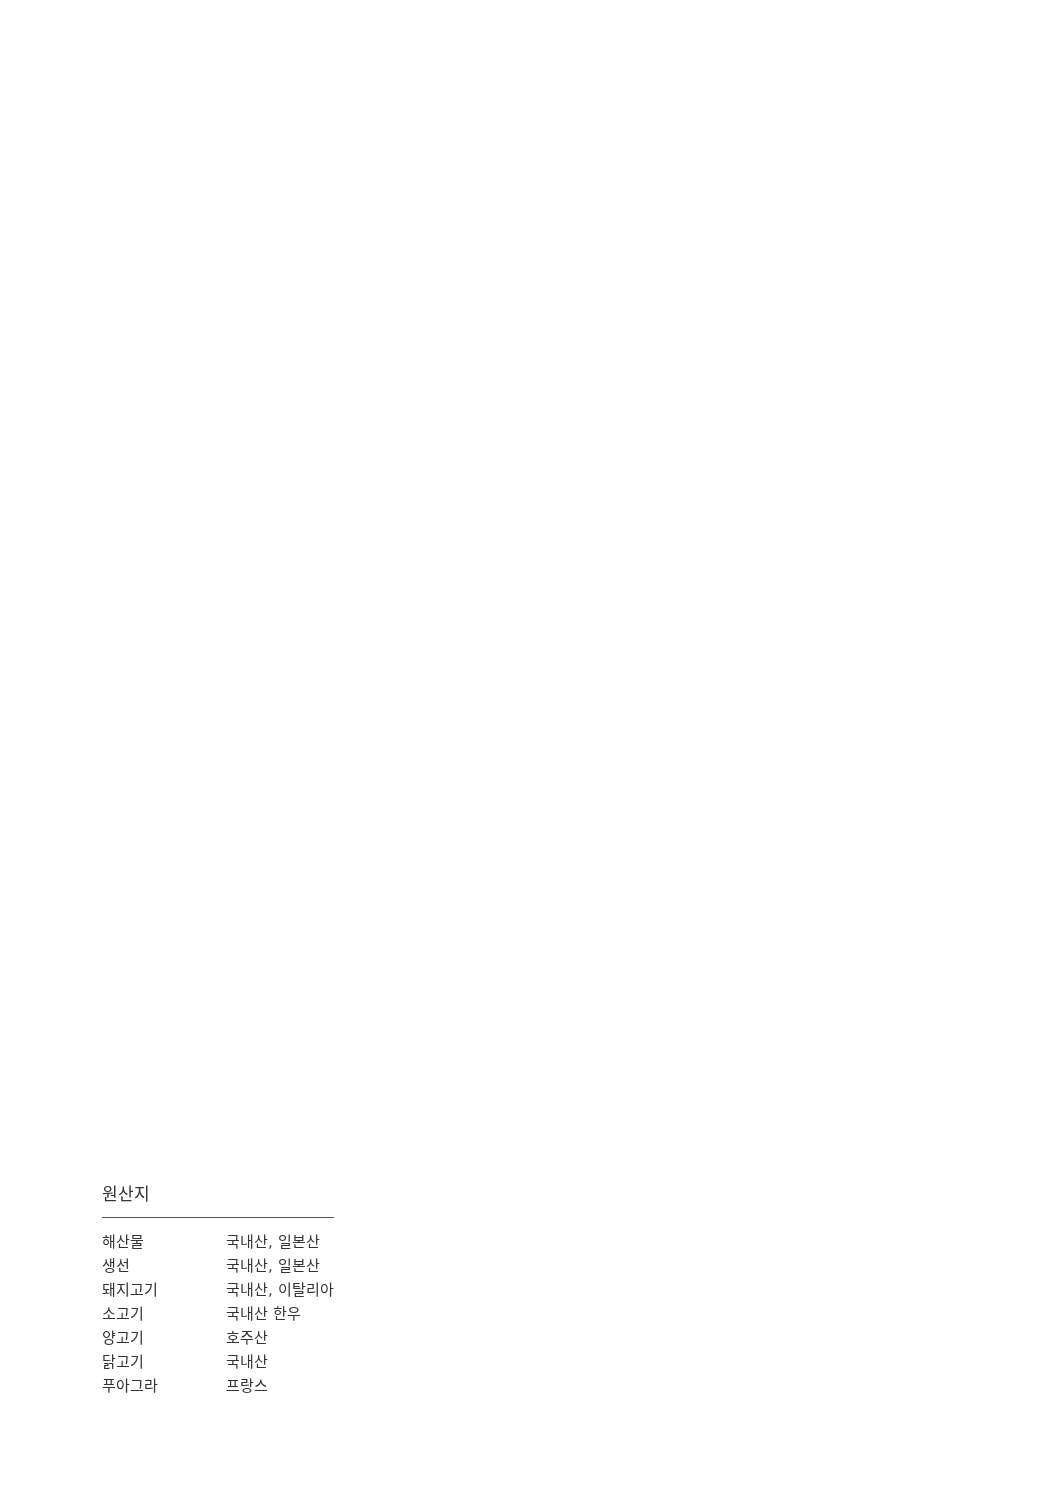원산지
| 해산물 | 국내산, 일본산 |
| 생선 | 국내산, 일본산 |
| 돼지고기 | 국내산, 이탈리아 |
| 소고기 | 국내산 한우 |
| 양고기 | 호주산 |
| 닭고기 | 국내산 |
| 푸아그라 | 프랑스 |